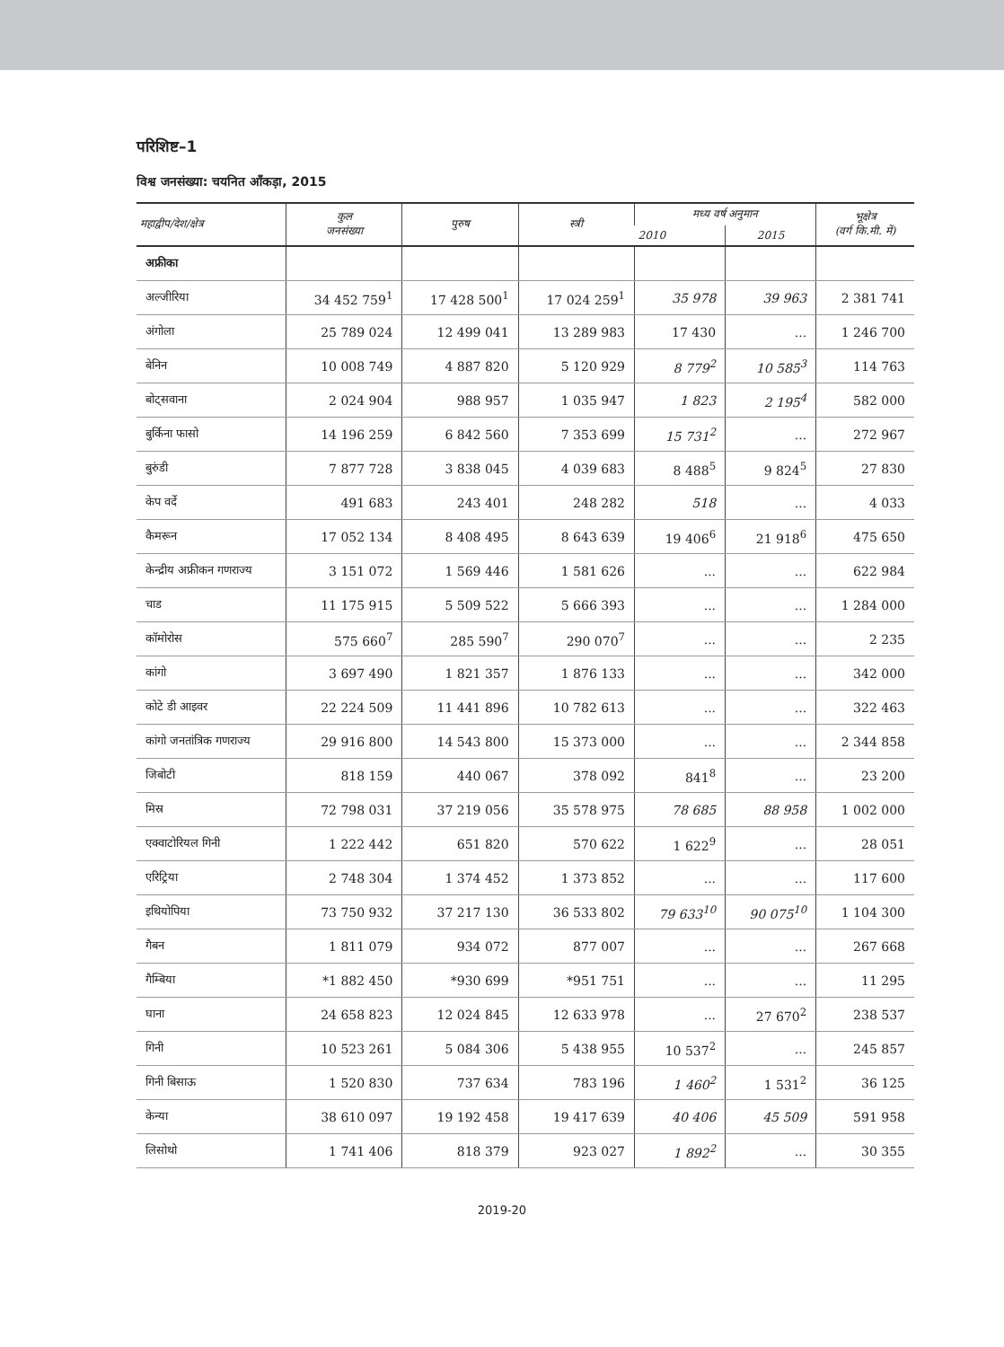परिशिष्ट–1
विश्व जनसंख्या: चयनित आँकड़ा, 2015
| महाद्वीप/देश/क्षेत्र | कुल जनसंख्या | पुरुष | स्त्री | मध्य वर्ष अनुमान | | भूक्षेत्र (वर्ग कि.मी. में) |
| --- | --- | --- | --- | --- | --- | --- |
| | | | | 2010 | 2015 | |
| अफ्रीका | | | | | | |
| अल्जीरिया | 34 452 759<sup>1</sup> | 17 428 500<sup>1</sup> | 17 024 259<sup>1</sup> | 35 978 | 39 963 | 2 381 741 |
| अंगोला | 25 789 024 | 12 499 041 | 13 289 983 | 17 430 | ... | 1 246 700 |
| बेनिन | 10 008 749 | 4 887 820 | 5 120 929 | 8 779<sup>2</sup> | 10 585<sup>3</sup> | 114 763 |
| बोट्सवाना | 2 024 904 | 988 957 | 1 035 947 | 1 823 | 2 195<sup>4</sup> | 582 000 |
| बुर्किना फासो | 14 196 259 | 6 842 560 | 7 353 699 | 15 731<sup>2</sup> | ... | 272 967 |
| बुरुंडी | 7 877 728 | 3 838 045 | 4 039 683 | 8 488<sup>5</sup> | 9 824<sup>5</sup> | 27 830 |
| केप वर्दे | 491 683 | 243 401 | 248 282 | 518 | ... | 4 033 |
| कैमरून | 17 052 134 | 8 408 495 | 8 643 639 | 19 406<sup>6</sup> | 21 918<sup>6</sup> | 475 650 |
| केन्द्रीय अफ्रीकन गणराज्य | 3 151 072 | 1 569 446 | 1 581 626 | ... | ... | 622 984 |
| चाड | 11 175 915 | 5 509 522 | 5 666 393 | ... | ... | 1 284 000 |
| कॉमोरोस | 575 660<sup>7</sup> | 285 590<sup>7</sup> | 290 070<sup>7</sup> | ... | ... | 2 235 |
| कांगो | 3 697 490 | 1 821 357 | 1 876 133 | ... | ... | 342 000 |
| कोटे डी आइवर | 22 224 509 | 11 441 896 | 10 782 613 | ... | ... | 322 463 |
| कांगो जनतांत्रिक गणराज्य | 29 916 800 | 14 543 800 | 15 373 000 | ... | ... | 2 344 858 |
| जिबोटी | 818 159 | 440 067 | 378 092 | 841<sup>8</sup> | ... | 23 200 |
| मिस्र | 72 798 031 | 37 219 056 | 35 578 975 | 78 685 | 88 958 | 1 002 000 |
| एक्वाटोरियल गिनी | 1 222 442 | 651 820 | 570 622 | 1 622<sup>9</sup> | ... | 28 051 |
| एरिट्रिया | 2 748 304 | 1 374 452 | 1 373 852 | ... | ... | 117 600 |
| इथियोपिया | 73 750 932 | 37 217 130 | 36 533 802 | 79 633<sup>10</sup> | 90 075<sup>10</sup> | 1 104 300 |
| गैबन | 1 811 079 | 934 072 | 877 007 | ... | ... | 267 668 |
| गैम्बिया | *1 882 450 | *930 699 | *951 751 | ... | ... | 11 295 |
| घाना | 24 658 823 | 12 024 845 | 12 633 978 | ... | 27 670<sup>2</sup> | 238 537 |
| गिनी | 10 523 261 | 5 084 306 | 5 438 955 | 10 537<sup>2</sup> | ... | 245 857 |
| गिनी बिसाऊ | 1 520 830 | 737 634 | 783 196 | 1 460<sup>2</sup> | 1 531<sup>2</sup> | 36 125 |
| केन्या | 38 610 097 | 19 192 458 | 19 417 639 | 40 406 | 45 509 | 591 958 |
| लिसोथो | 1 741 406 | 818 379 | 923 027 | 1 892<sup>2</sup> | ... | 30 355 |
2019-20